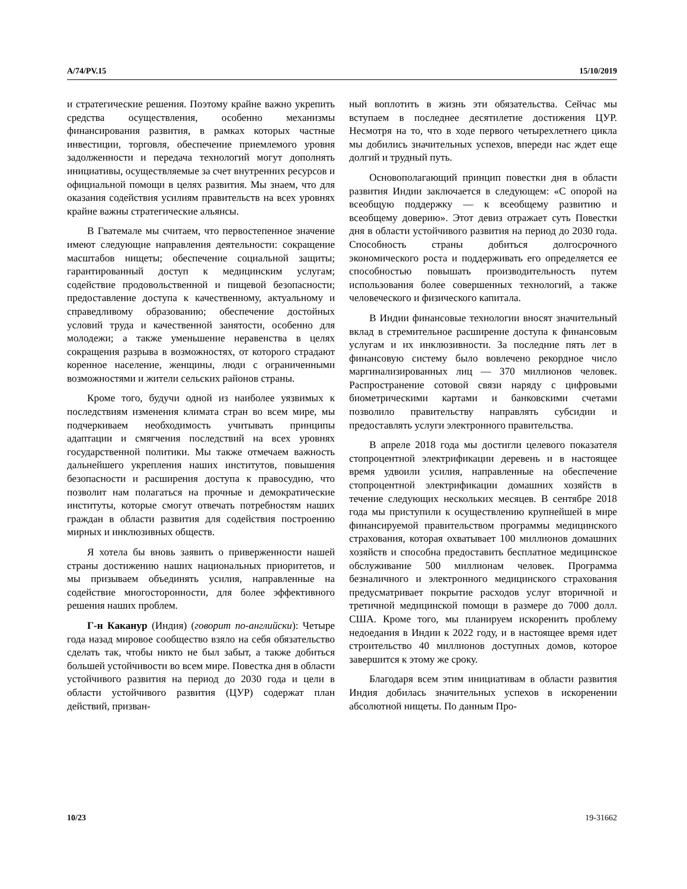A/74/PV.15 15/10/2019
и стратегические решения. Поэтому крайне важно укрепить средства осуществления, особенно механизмы финансирования развития, в рамках которых частные инвестиции, торговля, обеспечение приемлемого уровня задолженности и передача технологий могут дополнять инициативы, осуществляемые за счет внутренних ресурсов и официальной помощи в целях развития. Мы знаем, что для оказания содействия усилиям правительств на всех уровнях крайне важны стратегические альянсы.
В Гватемале мы считаем, что первостепенное значение имеют следующие направления деятельности: сокращение масштабов нищеты; обеспечение социальной защиты; гарантированный доступ к медицинским услугам; содействие продовольственной и пищевой безопасности; предоставление доступа к качественному, актуальному и справедливому образованию; обеспечение достойных условий труда и качественной занятости, особенно для молодежи; а также уменьшение неравенства в целях сокращения разрыва в возможностях, от которого страдают коренное население, женщины, люди с ограниченными возможностями и жители сельских районов страны.
Кроме того, будучи одной из наиболее уязвимых к последствиям изменения климата стран во всем мире, мы подчеркиваем необходимость учитывать принципы адаптации и смягчения последствий на всех уровнях государственной политики. Мы также отмечаем важность дальнейшего укрепления наших институтов, повышения безопасности и расширения доступа к правосудию, что позволит нам полагаться на прочные и демократические институты, которые смогут отвечать потребностям наших граждан в области развития для содействия построению мирных и инклюзивных обществ.
Я хотела бы вновь заявить о приверженности нашей страны достижению наших национальных приоритетов, и мы призываем объединять усилия, направленные на содействие многосторонности, для более эффективного решения наших проблем.
Г-н Каканур (Индия) (говорит по-английски): Четыре года назад мировое сообщество взяло на себя обязательство сделать так, чтобы никто не был забыт, а также добиться большей устойчивости во всем мире. Повестка дня в области устойчивого развития на период до 2030 года и цели в области устойчивого развития (ЦУР) содержат план действий, призван-
ный воплотить в жизнь эти обязательства. Сейчас мы вступаем в последнее десятилетие достижения ЦУР. Несмотря на то, что в ходе первого четырехлетнего цикла мы добились значительных успехов, впереди нас ждет еще долгий и трудный путь.
Основополагающий принцип повестки дня в области развития Индии заключается в следующем: «С опорой на всеобщую поддержку — к всеобщему развитию и всеобщему доверию». Этот девиз отражает суть Повестки дня в области устойчивого развития на период до 2030 года. Способность страны добиться долгосрочного экономического роста и поддерживать его определяется ее способностью повышать производительность путем использования более совершенных технологий, а также человеческого и физического капитала.
В Индии финансовые технологии вносят значительный вклад в стремительное расширение доступа к финансовым услугам и их инклюзивности. За последние пять лет в финансовую систему было вовлечено рекордное число маргинализированных лиц — 370 миллионов человек. Распространение сотовой связи наряду с цифровыми биометрическими картами и банковскими счетами позволило правительству направлять субсидии и предоставлять услуги электронного правительства.
В апреле 2018 года мы достигли целевого показателя стопроцентной электрификации деревень и в настоящее время удвоили усилия, направленные на обеспечение стопроцентной электрификации домашних хозяйств в течение следующих нескольких месяцев. В сентябре 2018 года мы приступили к осуществлению крупнейшей в мире финансируемой правительством программы медицинского страхования, которая охватывает 100 миллионов домашних хозяйств и способна предоставить бесплатное медицинское обслуживание 500 миллионам человек. Программа безналичного и электронного медицинского страхования предусматривает покрытие расходов услуг вторичной и третичной медицинской помощи в размере до 7000 долл. США. Кроме того, мы планируем искоренить проблему недоедания в Индии к 2022 году, и в настоящее время идет строительство 40 миллионов доступных домов, которое завершится к этому же сроку.
Благодаря всем этим инициативам в области развития Индия добилась значительных успехов в искоренении абсолютной нищеты. По данным Про-
10/23 19-31662